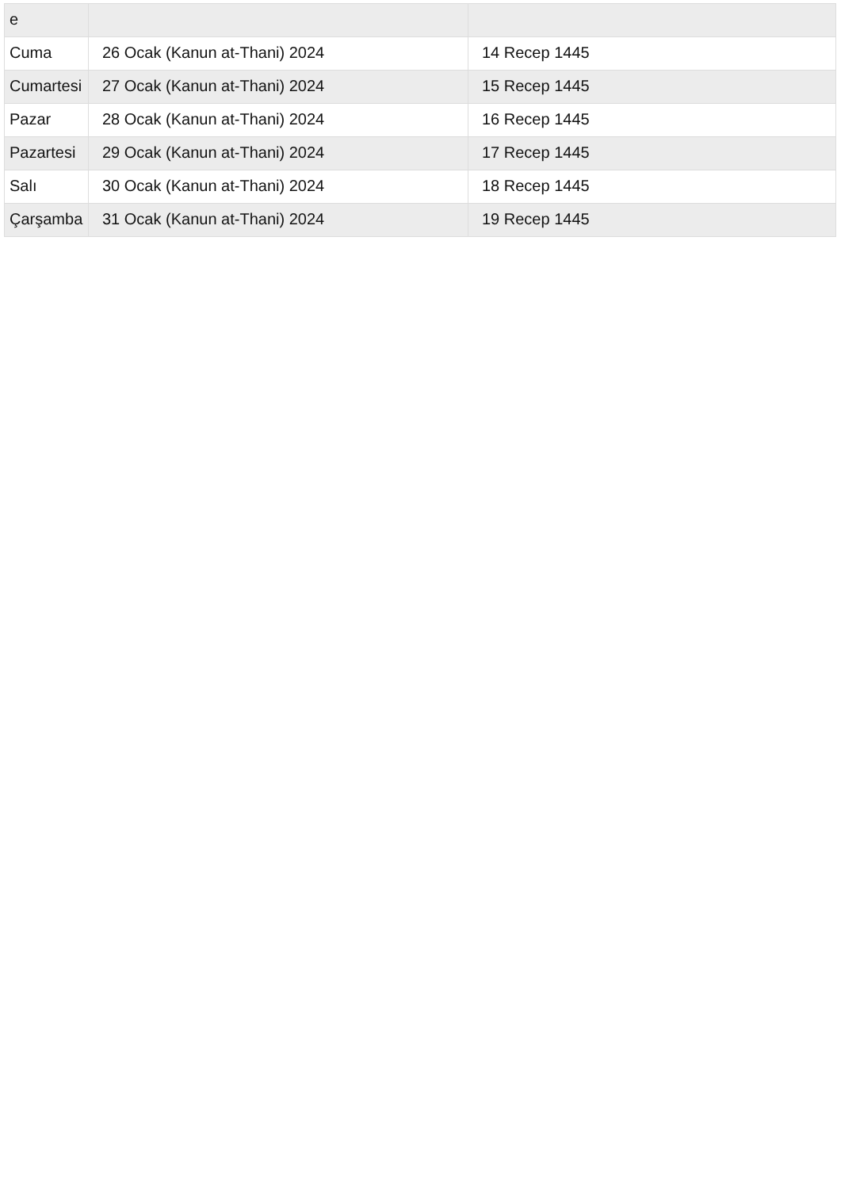| e | | |
| Cuma | 26 Ocak (Kanun at-Thani) 2024 | 14 Recep 1445 |
| Cumartesi | 27 Ocak (Kanun at-Thani) 2024 | 15 Recep 1445 |
| Pazar | 28 Ocak (Kanun at-Thani) 2024 | 16 Recep 1445 |
| Pazartesi | 29 Ocak (Kanun at-Thani) 2024 | 17 Recep 1445 |
| Salı | 30 Ocak (Kanun at-Thani) 2024 | 18 Recep 1445 |
| Çarşamba | 31 Ocak (Kanun at-Thani) 2024 | 19 Recep 1445 |